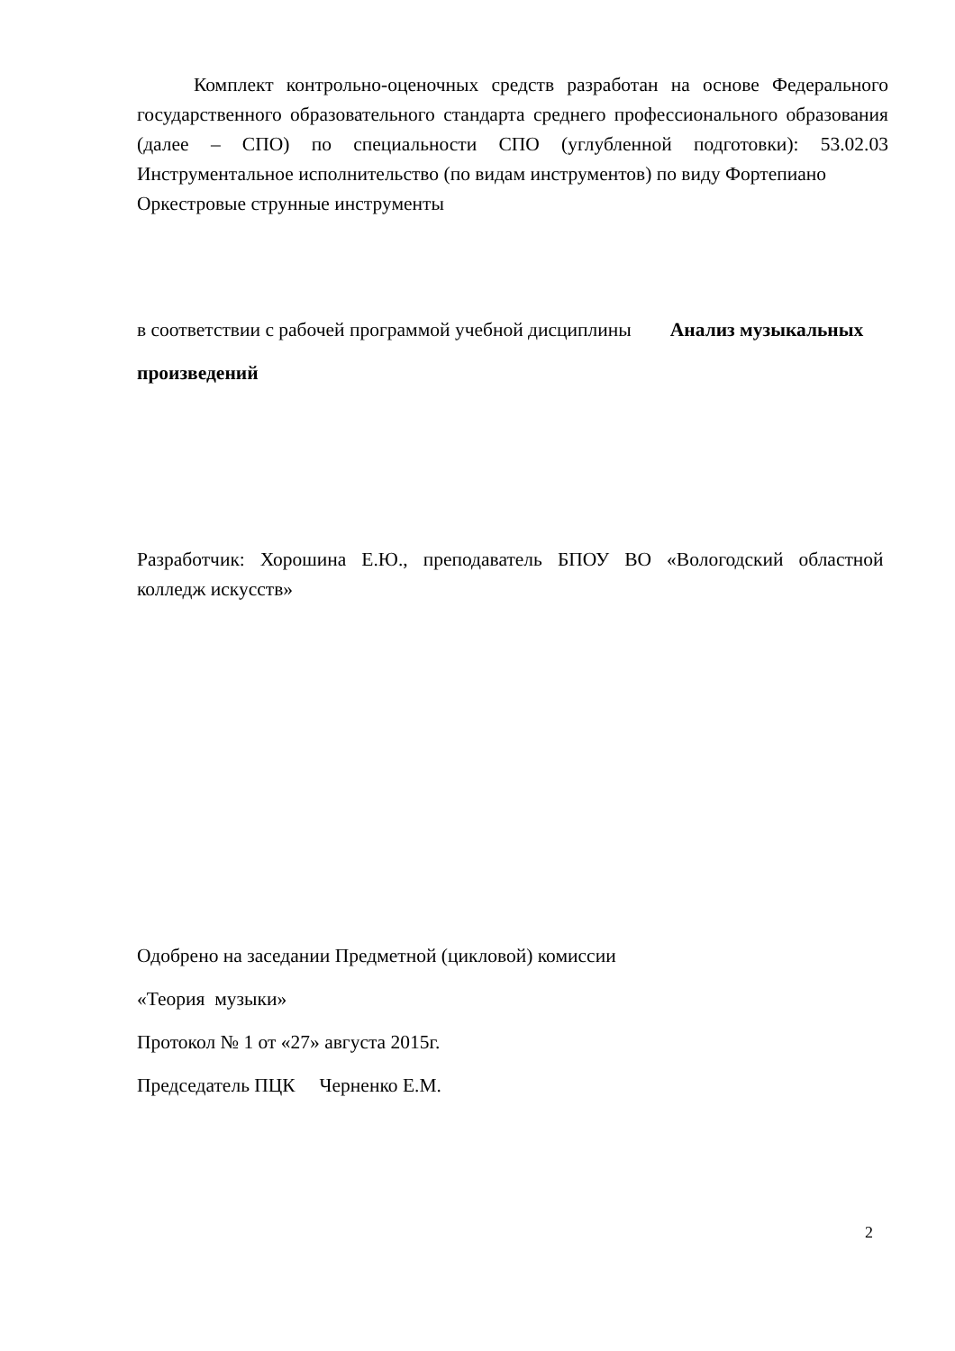Комплект контрольно-оценочных средств разработан на основе Федерального государственного образовательного стандарта среднего профессионального образования (далее – СПО) по специальности СПО (углубленной подготовки): 53.02.03 Инструментальное исполнительство (по видам инструментов) по виду Фортепиано
Оркестровые струнные инструменты
в соответствии с рабочей программой учебной дисциплины Анализ музыкальных произведений
Разработчик: Хорошина Е.Ю., преподаватель БПОУ ВО «Вологодский областной колледж искусств»
Одобрено на заседании Предметной (цикловой) комиссии
«Теория музыки»
Протокол № 1 от «27» августа 2015г.
Председатель ПЦК Черненко Е.М.
2